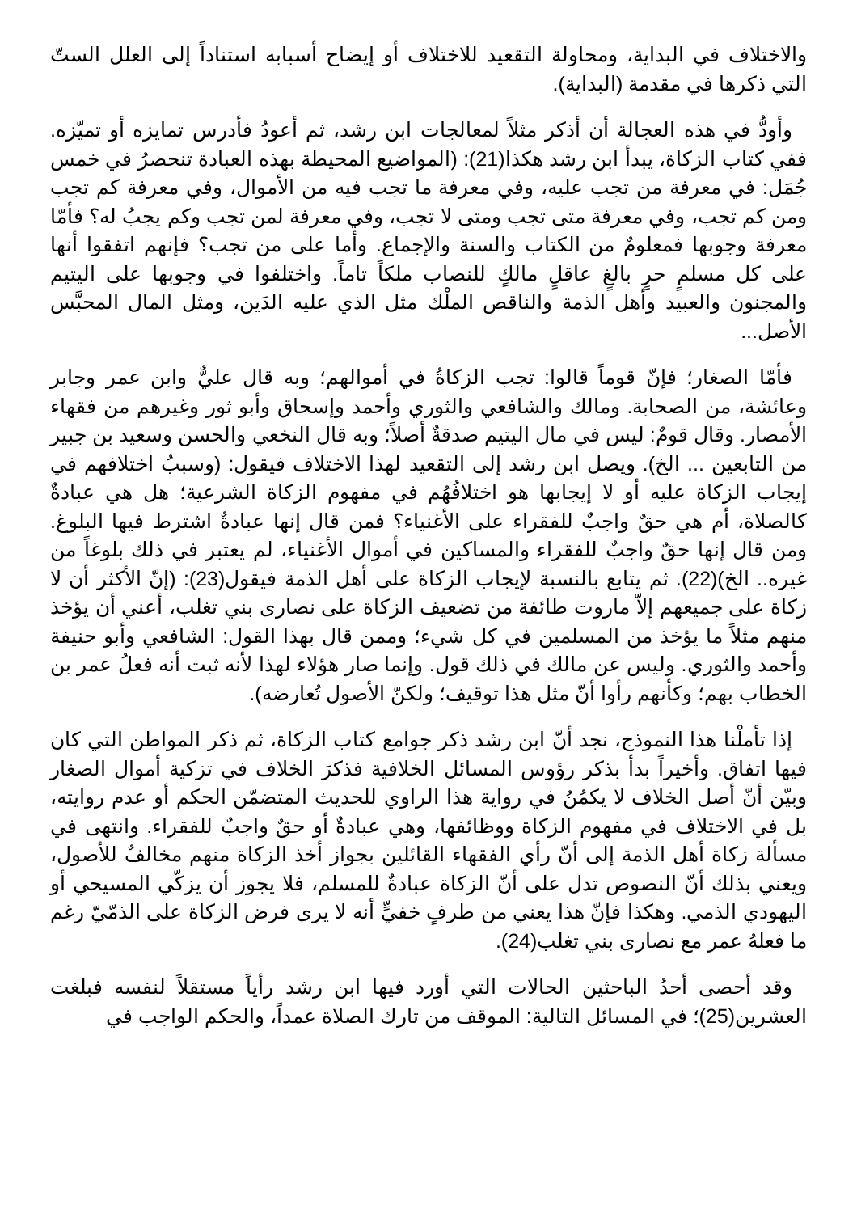والاختلاف في البداية، ومحاولة التقعيد للاختلاف أو إيضاح أسبابه استناداً إلى العلل الستّ التي ذكرها في مقدمة (البداية).
وأودُّ في هذه العجالة أن أذكر مثلاً لمعالجات ابن رشد، ثم أعودُ فأدرس تمايزه أو تميّزه. ففي كتاب الزكاة، يبدأ ابن رشد هكذا(21): (المواضيع المحيطة بهذه العبادة تنحصرُ في خمس جُمَل: في معرفة من تجب عليه، وفي معرفة ما تجب فيه من الأموال، وفي معرفة كم تجب ومن كم تجب، وفي معرفة متى تجب ومتى لا تجب، وفي معرفة لمن تجب وكم يجبُ له؟ فأمّا معرفة وجوبها فمعلومٌ من الكتاب والسنة والإجماع. وأما على من تجب؟ فإنهم اتفقوا أنها على كل مسلمٍ حرٍ بالغٍ عاقلٍ مالكٍ للنصاب ملكاً تاماً. واختلفوا في وجوبها على اليتيم والمجنون والعبيد وأهل الذمة والناقص الملْك مثل الذي عليه الدَين، ومثل المال المحبَّس الأصل...
فأمّا الصغار؛ فإنّ قوماً قالوا: تجب الزكاةُ في أموالهم؛ وبه قال عليٌّ وابن عمر وجابر وعائشة، من الصحابة. ومالك والشافعي والثوري وأحمد وإسحاق وأبو ثور وغيرهم من فقهاء الأمصار. وقال قومٌ: ليس في مال اليتيم صدقةٌ أصلاً؛ وبه قال النخعي والحسن وسعيد بن جبير من التابعين ... الخ). ويصل ابن رشد إلى التقعيد لهذا الاختلاف فيقول: (وسببُ اختلافهم في إيجاب الزكاة عليه أو لا إيجابها هو اختلافُهُم في مفهوم الزكاة الشرعية؛ هل هي عبادةٌ كالصلاة، أم هي حقٌ واجبٌ للفقراء على الأغنياء؟ فمن قال إنها عبادةٌ اشترط فيها البلوغ. ومن قال إنها حقٌ واجبٌ للفقراء والمساكين في أموال الأغنياء، لم يعتبر في ذلك بلوغاً من غيره.. الخ)(22). ثم يتابع بالنسبة لإيجاب الزكاة على أهل الذمة فيقول(23): (إنّ الأكثر أن لا زكاة على جميعهم إلاّ ماروت طائفة من تضعيف الزكاة على نصارى بني تغلب، أعني أن يؤخذ منهم مثلاً ما يؤخذ من المسلمين في كل شيء؛ وممن قال بهذا القول: الشافعي وأبو حنيفة وأحمد والثوري. وليس عن مالك في ذلك قول. وإنما صار هؤلاء لهذا لأنه ثبت أنه فعلُ عمر بن الخطاب بهم؛ وكأنهم رأوا أنّ مثل هذا توقيف؛ ولكنّ الأصول تُعارضه).
إذا تأملْنا هذا النموذج، نجد أنّ ابن رشد ذكر جوامع كتاب الزكاة، ثم ذكر المواطن التي كان فيها اتفاق. وأخيراً بدأ بذكر رؤوس المسائل الخلافية فذكرَ الخلاف في تزكية أموال الصغار وبيّن أنّ أصل الخلاف لا يكمُنُ في رواية هذا الراوي للحديث المتضمّن الحكم أو عدم روايته، بل في الاختلاف في مفهوم الزكاة ووظائفها، وهي عبادةٌ أو حقٌ واجبٌ للفقراء. وانتهى في مسألة زكاة أهل الذمة إلى أنّ رأي الفقهاء القائلين بجواز أخذ الزكاة منهم مخالفٌ للأصول، ويعني بذلك أنّ النصوص تدل على أنّ الزكاة عبادةٌ للمسلم، فلا يجوز أن يزكّي المسيحي أو اليهودي الذمي. وهكذا فإنّ هذا يعني من طرفٍ خفيٍّ أنه لا يرى فرض الزكاة على الذمّيّ رغم ما فعلهُ عمر مع نصارى بني تغلب(24).
وقد أحصى أحدُ الباحثين الحالات التي أورد فيها ابن رشد رأياً مستقلاً لنفسه فبلغت العشرين(25)؛ في المسائل التالية: الموقف من تارك الصلاة عمداً، والحكم الواجب في